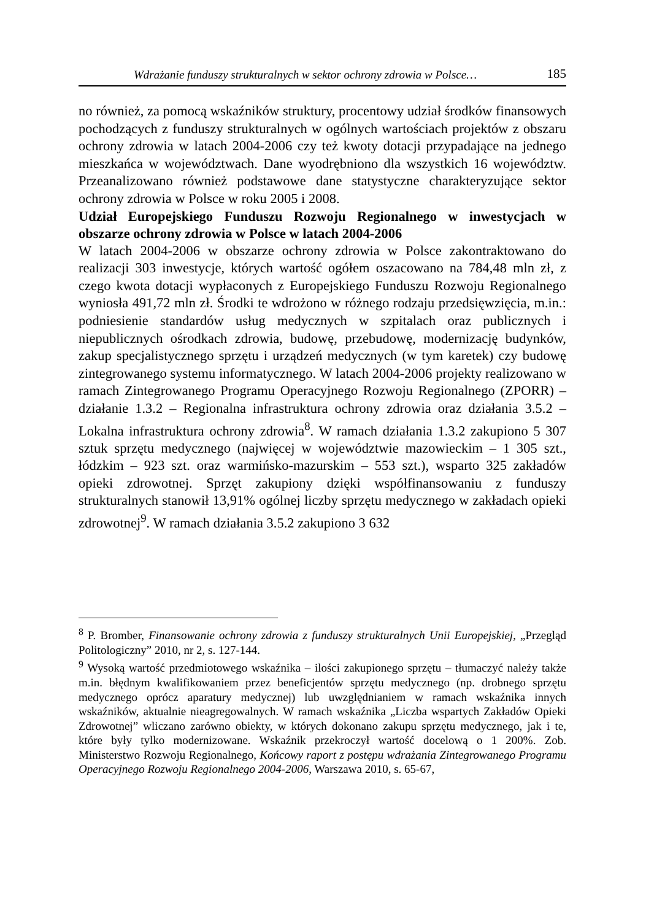Wdrażanie funduszy strukturalnych w sektor ochrony zdrowia w Polsce… 185
no również, za pomocą wskaźników struktury, procentowy udział środków finansowych pochodzących z funduszy strukturalnych w ogólnych wartościach projektów z obszaru ochrony zdrowia w latach 2004-2006 czy też kwoty dotacji przypadające na jednego mieszkańca w województwach. Dane wyodrębniono dla wszystkich 16 województw. Przeanalizowano również podstawowe dane statystyczne charakteryzujące sektor ochrony zdrowia w Polsce w roku 2005 i 2008.
Udział Europejskiego Funduszu Rozwoju Regionalnego w inwestycjach w obszarze ochrony zdrowia w Polsce w latach 2004-2006
W latach 2004-2006 w obszarze ochrony zdrowia w Polsce zakontraktowano do realizacji 303 inwestycje, których wartość ogółem oszacowano na 784,48 mln zł, z czego kwota dotacji wypłaconych z Europejskiego Funduszu Rozwoju Regionalnego wyniosła 491,72 mln zł. Środki te wdrożono w różnego rodzaju przedsięwzięcia, m.in.: podniesienie standardów usług medycznych w szpitalach oraz publicznych i niepublicznych ośrodkach zdrowia, budowę, przebudowę, modernizację budynków, zakup specjalistycznego sprzętu i urządzeń medycznych (w tym karetek) czy budowę zintegrowanego systemu informatycznego. W latach 2004-2006 projekty realizowano w ramach Zintegrowanego Programu Operacyjnego Rozwoju Regionalnego (ZPORR) – działanie 1.3.2 – Regionalna infrastruktura ochrony zdrowia oraz działania 3.5.2 – Lokalna infrastruktura ochrony zdrowia<sup>8</sup>. W ramach działania 1.3.2 zakupiono 5 307 sztuk sprzętu medycznego (najwięcej w województwie mazowieckim – 1 305 szt., łódzkim – 923 szt. oraz warmińsko-mazurskim – 553 szt.), wsparto 325 zakładów opieki zdrowotnej. Sprzęt zakupiony dzięki współfinansowaniu z funduszy strukturalnych stanowił 13,91% ogólnej liczby sprzętu medycznego w zakładach opieki zdrowotnej<sup>9</sup>. W ramach działania 3.5.2 zakupiono 3 632
<sup>8</sup> P. Bromber, Finansowanie ochrony zdrowia z funduszy strukturalnych Unii Europejskiej, „Przegląd Politologiczny” 2010, nr 2, s. 127-144.
<sup>9</sup> Wysoką wartość przedmiotowego wskaźnika – ilości zakupionego sprzętu – tłumaczyć należy także m.in. błędnym kwalifikowaniem przez beneficjentów sprzętu medycznego (np. drobnego sprzętu medycznego oprócz aparatury medycznej) lub uwzględnianiem w ramach wskaźnika innych wskaźników, aktualnie nieagregowalnych. W ramach wskaźnika „Liczba wspartych Zakładów Opieki Zdrowotnej” wliczano zarówno obiekty, w których dokonano zakupu sprzętu medycznego, jak i te, które były tylko modernizowane. Wskaźnik przekroczył wartość docelową o 1 200%. Zob. Ministerstwo Rozwoju Regionalnego, Końcowy raport z postępu wdrażania Zintegrowanego Programu Operacyjnego Rozwoju Regionalnego 2004-2006, Warszawa 2010, s. 65-67,